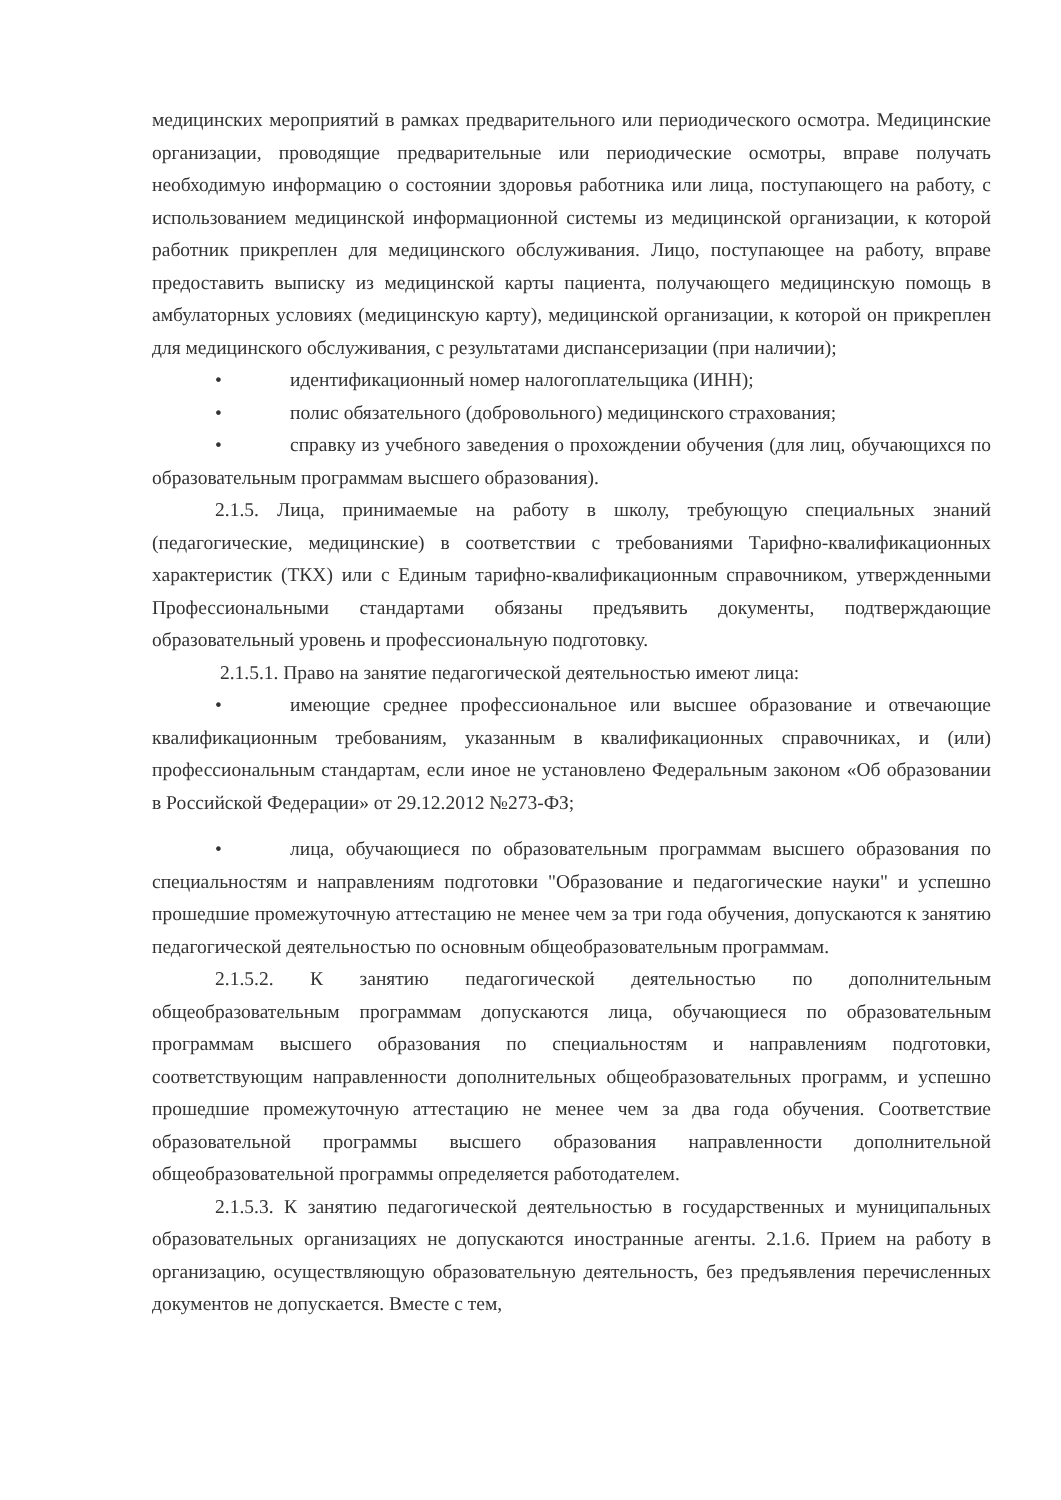медицинских мероприятий в рамках предварительного или периодического осмотра. Медицинские организации, проводящие предварительные или периодические осмотры, вправе получать необходимую информацию о состоянии здоровья работника или лица, поступающего на работу, с использованием медицинской информационной системы из медицинской организации, к которой работник прикреплен для медицинского обслуживания. Лицо, поступающее на работу, вправе предоставить выписку из медицинской карты пациента, получающего медицинскую помощь в амбулаторных условиях (медицинскую карту), медицинской организации, к которой он прикреплен для медицинского обслуживания, с результатами диспансеризации (при наличии);
• идентификационный номер налогоплательщика (ИНН);
• полис обязательного (добровольного) медицинского страхования;
• справку из учебного заведения о прохождении обучения (для лиц, обучающихся по образовательным программам высшего образования).
2.1.5. Лица, принимаемые на работу в школу, требующую специальных знаний (педагогические, медицинские) в соответствии с требованиями Тарифно-квалификационных характеристик (ТКХ) или с Единым тарифно-квалификационным справочником, утвержденными Профессиональными стандартами обязаны предъявить документы, подтверждающие образовательный уровень и профессиональную подготовку.
2.1.5.1. Право на занятие педагогической деятельностью имеют лица:
• имеющие среднее профессиональное или высшее образование и отвечающие квалификационным требованиям, указанным в квалификационных справочниках, и (или) профессиональным стандартам, если иное не установлено Федеральным законом «Об образовании в Российской Федерации» от 29.12.2012 №273-ФЗ;
• лица, обучающиеся по образовательным программам высшего образования по специальностям и направлениям подготовки "Образование и педагогические науки" и успешно прошедшие промежуточную аттестацию не менее чем за три года обучения, допускаются к занятию педагогической деятельностью по основным общеобразовательным программам.
2.1.5.2. К занятию педагогической деятельностью по дополнительным общеобразовательным программам допускаются лица, обучающиеся по образовательным программам высшего образования по специальностям и направлениям подготовки, соответствующим направленности дополнительных общеобразовательных программ, и успешно прошедшие промежуточную аттестацию не менее чем за два года обучения. Соответствие образовательной программы высшего образования направленности дополнительной общеобразовательной программы определяется работодателем.
2.1.5.3. К занятию педагогической деятельностью в государственных и муниципальных образовательных организациях не допускаются иностранные агенты. 2.1.6. Прием на работу в организацию, осуществляющую образовательную деятельность, без предъявления перечисленных документов не допускается. Вместе с тем,